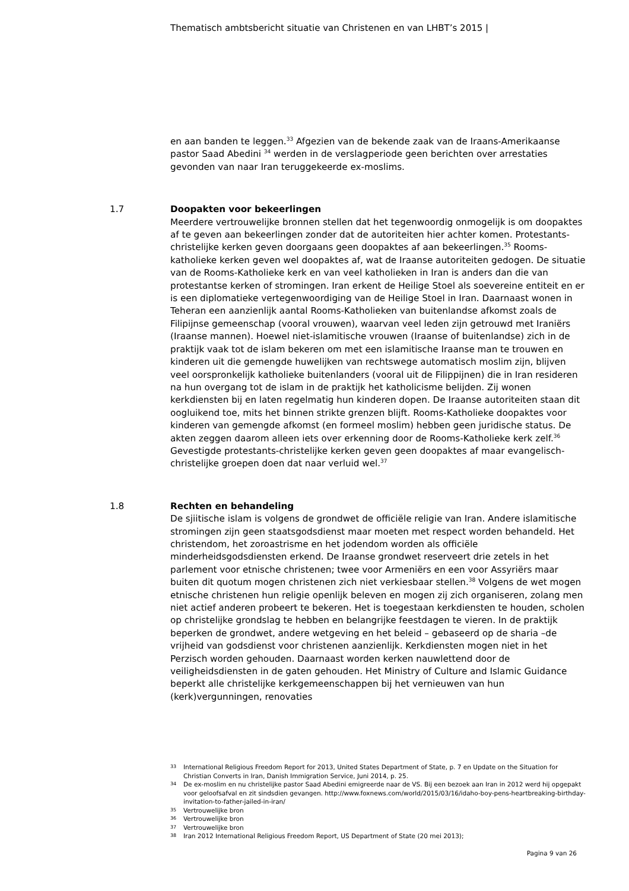Thematisch ambtsbericht situatie van Christenen en van LHBT’s 2015 |
en aan banden te leggen.<sup>33</sup> Afgezien van de bekende zaak van de Iraans-Amerikaanse pastor Saad Abedini <sup>34</sup> werden in de verslagperiode geen berichten over arrestaties gevonden van naar Iran teruggekeerde ex-moslims.
1.7
Doopakten voor bekeerlingen
Meerdere vertrouwelijke bronnen stellen dat het tegenwoordig onmogelijk is om doopaktes af te geven aan bekeerlingen zonder dat de autoriteiten hier achter komen. Protestants-christelijke kerken geven doorgaans geen doopaktes af aan bekeerlingen.<sup>35</sup> Rooms-katholieke kerken geven wel doopaktes af, wat de Iraanse autoriteiten gedogen. De situatie van de Rooms-Katholieke kerk en van veel katholieken in Iran is anders dan die van protestantse kerken of stromingen. Iran erkent de Heilige Stoel als soevereine entiteit en er is een diplomatieke vertegenwoordiging van de Heilige Stoel in Iran. Daarnaast wonen in Teheran een aanzienlijk aantal Rooms-Katholieken van buitenlandse afkomst zoals de Filipijnse gemeenschap (vooral vrouwen), waarvan veel leden zijn getrouwd met Iraniërs (Iraanse mannen). Hoewel niet-islamitische vrouwen (Iraanse of buitenlandse) zich in de praktijk vaak tot de islam bekeren om met een islamitische Iraanse man te trouwen en kinderen uit die gemengde huwelijken van rechtswege automatisch moslim zijn, blijven veel oorspronkelijk katholieke buitenlanders (vooral uit de Filippijnen) die in Iran resideren na hun overgang tot de islam in de praktijk het katholicisme belijden. Zij wonen kerkdiensten bij en laten regelmatig hun kinderen dopen. De Iraanse autoriteiten staan dit oogluikend toe, mits het binnen strikte grenzen blijft. Rooms-Katholieke doopaktes voor kinderen van gemengde afkomst (en formeel moslim) hebben geen juridische status. De akten zeggen daarom alleen iets over erkenning door de Rooms-Katholieke kerk zelf.<sup>36</sup> Gevestigde protestants-christelijke kerken geven geen doopaktes af maar evangelisch-christelijke groepen doen dat naar verluid wel.<sup>37</sup>
1.8
Rechten en behandeling
De sjiitische islam is volgens de grondwet de officiële religie van Iran. Andere islamitische stromingen zijn geen staatsgodsdienst maar moeten met respect worden behandeld. Het christendom, het zoroastrisme en het jodendom worden als officiële minderheidsgodsdiensten erkend. De Iraanse grondwet reserveert drie zetels in het parlement voor etnische christenen; twee voor Armeniërs en een voor Assyriërs maar buiten dit quotum mogen christenen zich niet verkiesbaar stellen.<sup>38</sup> Volgens de wet mogen etnische christenen hun religie openlijk beleven en mogen zij zich organiseren, zolang men niet actief anderen probeert te bekeren. Het is toegestaan kerkdiensten te houden, scholen op christelijke grondslag te hebben en belangrijke feestdagen te vieren. In de praktijk beperken de grondwet, andere wetgeving en het beleid – gebaseerd op de sharia –de vrijheid van godsdienst voor christenen aanzienlijk. Kerkdiensten mogen niet in het Perzisch worden gehouden. Daarnaast worden kerken nauwlettend door de veiligheidsdiensten in de gaten gehouden. Het Ministry of Culture and Islamic Guidance beperkt alle christelijke kerkgemeenschappen bij het vernieuwen van hun (kerk)vergunningen, renovaties
33 International Religious Freedom Report for 2013, United States Department of State, p. 7 en Update on the Situation for Christian Converts in Iran, Danish Immigration Service, Juni 2014, p. 25.
34 De ex-moslim en nu christelijke pastor Saad Abedini emigreerde naar de VS. Bij een bezoek aan Iran in 2012 werd hij opgepakt voor geloofsafval en zit sindsdien gevangen. http://www.foxnews.com/world/2015/03/16/idaho-boy-pens-heartbreaking-birthday-invitation-to-father-jailed-in-iran/
35 Vertrouwelijke bron
36 Vertrouwelijke bron
37 Vertrouwelijke bron
38 Iran 2012 International Religious Freedom Report, US Department of State (20 mei 2013);
Pagina 9 van 26